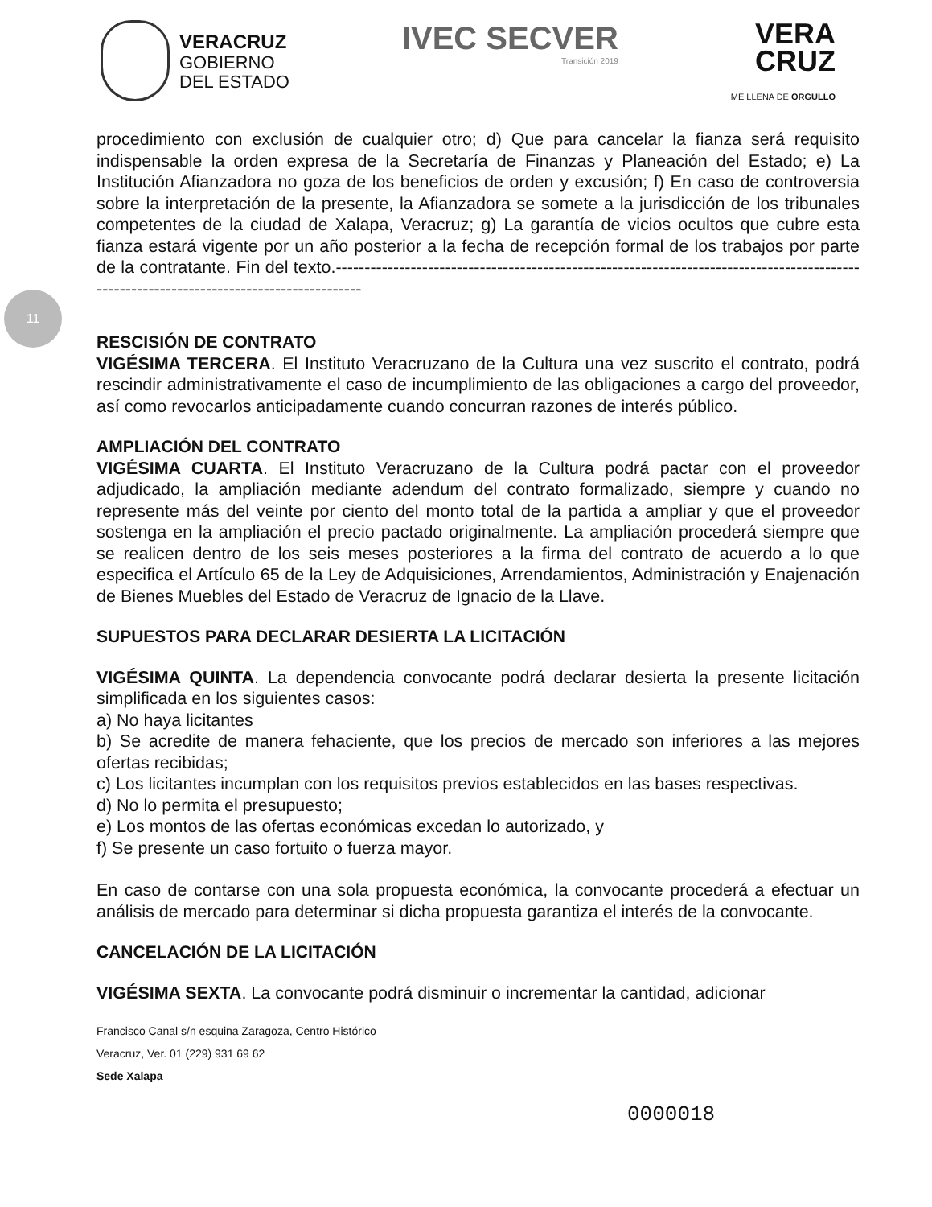11
VERACRUZ
GOBIERNO
DEL ESTADO
IVEC SECVER
Transición 2019
VERA
CRUZ
ME LLENA DE ORGULLO
procedimiento con exclusión de cualquier otro; d) Que para cancelar la fianza será requisito indispensable la orden expresa de la Secretaría de Finanzas y Planeación del Estado; e) La Institución Afianzadora no goza de los beneficios de orden y excusión; f) En caso de controversia sobre la interpretación de la presente, la Afianzadora se somete a la jurisdicción de los tribunales competentes de la ciudad de Xalapa, Veracruz; g) La garantía de vicios ocultos que cubre esta fianza estará vigente por un año posterior a la fecha de recepción formal de los trabajos por parte de la contratante. Fin del texto.-----------------------------------------------------------------------------------------------------------------------------------------
RESCISIÓN DE CONTRATO
VIGÉSIMA TERCERA. El Instituto Veracruzano de la Cultura una vez suscrito el contrato, podrá rescindir administrativamente el caso de incumplimiento de las obligaciones a cargo del proveedor, así como revocarlos anticipadamente cuando concurran razones de interés público.
AMPLIACIÓN DEL CONTRATO
VIGÉSIMA CUARTA. El Instituto Veracruzano de la Cultura podrá pactar con el proveedor adjudicado, la ampliación mediante adendum del contrato formalizado, siempre y cuando no represente más del veinte por ciento del monto total de la partida a ampliar y que el proveedor sostenga en la ampliación el precio pactado originalmente. La ampliación procederá siempre que se realicen dentro de los seis meses posteriores a la firma del contrato de acuerdo a lo que especifica el Artículo 65 de la Ley de Adquisiciones, Arrendamientos, Administración y Enajenación de Bienes Muebles del Estado de Veracruz de Ignacio de la Llave.
SUPUESTOS PARA DECLARAR DESIERTA LA LICITACIÓN
VIGÉSIMA QUINTA. La dependencia convocante podrá declarar desierta la presente licitación simplificada en los siguientes casos:
a) No haya licitantes
b) Se acredite de manera fehaciente, que los precios de mercado son inferiores a las mejores ofertas recibidas;
c) Los licitantes incumplan con los requisitos previos establecidos en las bases respectivas.
d) No lo permita el presupuesto;
e) Los montos de las ofertas económicas excedan lo autorizado, y
f) Se presente un caso fortuito o fuerza mayor.
En caso de contarse con una sola propuesta económica, la convocante procederá a efectuar un análisis de mercado para determinar si dicha propuesta garantiza el interés de la convocante.
CANCELACIÓN DE LA LICITACIÓN
VIGÉSIMA SEXTA. La convocante podrá disminuir o incrementar la cantidad, adicionar
Francisco Canal s/n esquina Zaragoza, Centro Histórico
Veracruz, Ver. 01 (229) 931 69 62
Sede Xalapa
0000018